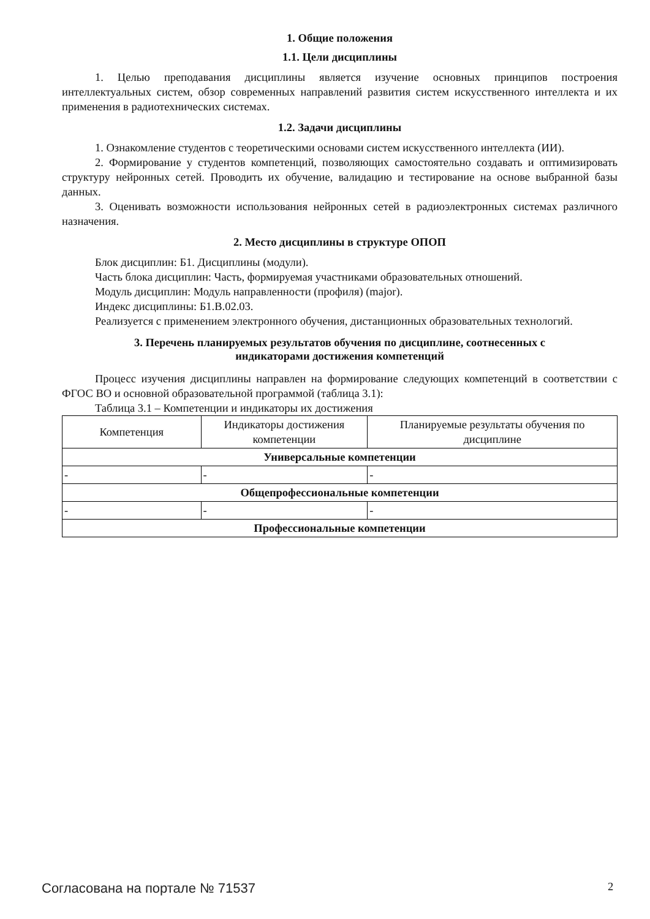1. Общие положения
1.1. Цели дисциплины
1. Целью преподавания дисциплины является изучение основных принципов построения интеллектуальных систем, обзор современных направлений развития систем искусственного интеллекта и их применения в радиотехнических системах.
1.2. Задачи дисциплины
1. Ознакомление студентов с теоретическими основами систем искусственного интеллекта (ИИ).
2. Формирование у студентов компетенций, позволяющих самостоятельно создавать и оптимизировать структуру нейронных сетей. Проводить их обучение, валидацию и тестирование на основе выбранной базы данных.
3. Оценивать возможности использования нейронных сетей в радиоэлектронных системах различного назначения.
2. Место дисциплины в структуре ОПОП
Блок дисциплин: Б1. Дисциплины (модули).
Часть блока дисциплин: Часть, формируемая участниками образовательных отношений.
Модуль дисциплин: Модуль направленности (профиля) (major).
Индекс дисциплины: Б1.В.02.03.
Реализуется с применением электронного обучения, дистанционных образовательных технологий.
3. Перечень планируемых результатов обучения по дисциплине, соотнесенных с
индикаторами достижения компетенций
Процесс изучения дисциплины направлен на формирование следующих компетенций в соответствии с ФГОС ВО и основной образовательной программой (таблица 3.1):
Таблица 3.1 – Компетенции и индикаторы их достижения
| Компетенция | Индикаторы достижения компетенции | Планируемые результаты обучения по дисциплине |
| --- | --- | --- |
| Универсальные компетенции | | |
| - | - | - |
| Общепрофессиональные компетенции | | |
| - | - | - |
| Профессиональные компетенции | | |
Согласована на портале № 71537 2